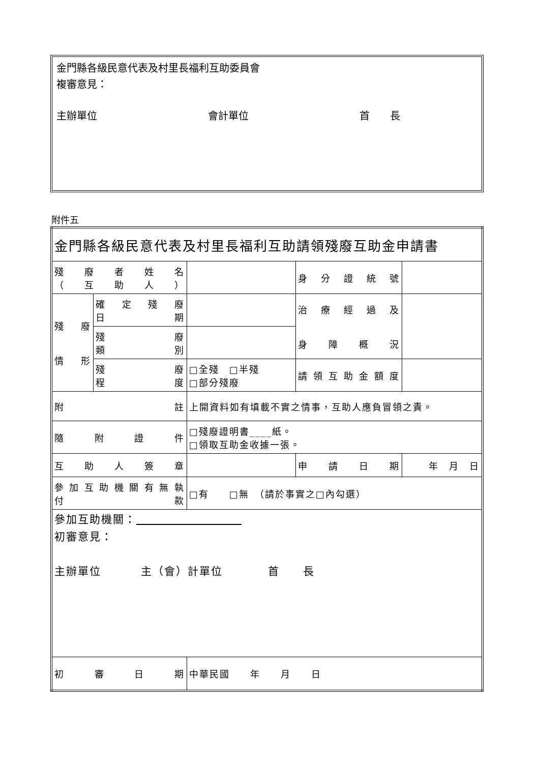金門縣各級民意代表及村里長福利互助委員會
複審意見：
主辦單位 會計單位 首　　長
附件五
| 金門縣各級民意代表及村里長福利互助請領殘廢互助金申請書 | | | | |
| 殘 廢 者 姓 名 （ 互 助 人 ） | | | 身分證統號 | |
| 殘 廢 情 形 | 確定殘廢 日 期 | | 治療經過及 身障概況 | |
| | 殘 廢 類 別 | | | |
| | 殘 廢 程 度 | □全殘 □半殘 □部分殘廢 | 請領互助金額度 | |
| 附 註 | | 上開資料如有填載不實之情事，互助人應負冒領之責。 | | |
| 隨 附 證 件 | | □殘廢證明書____紙。 □領取互助金收據一張。 | | |
| 互 助 人 簽 章 | | | 申 請 日 期 | 年 月 日 |
| 參加互助機關有無執 付 款 | | □有 □無 （請於事實之□內勾選） | | |
| 參加互助機關： 初審意見： 主辦單位 主（會）計單位 首 長 | | | | |
| 初 審 日 期 | | 中華民國 年 月 日 | | |